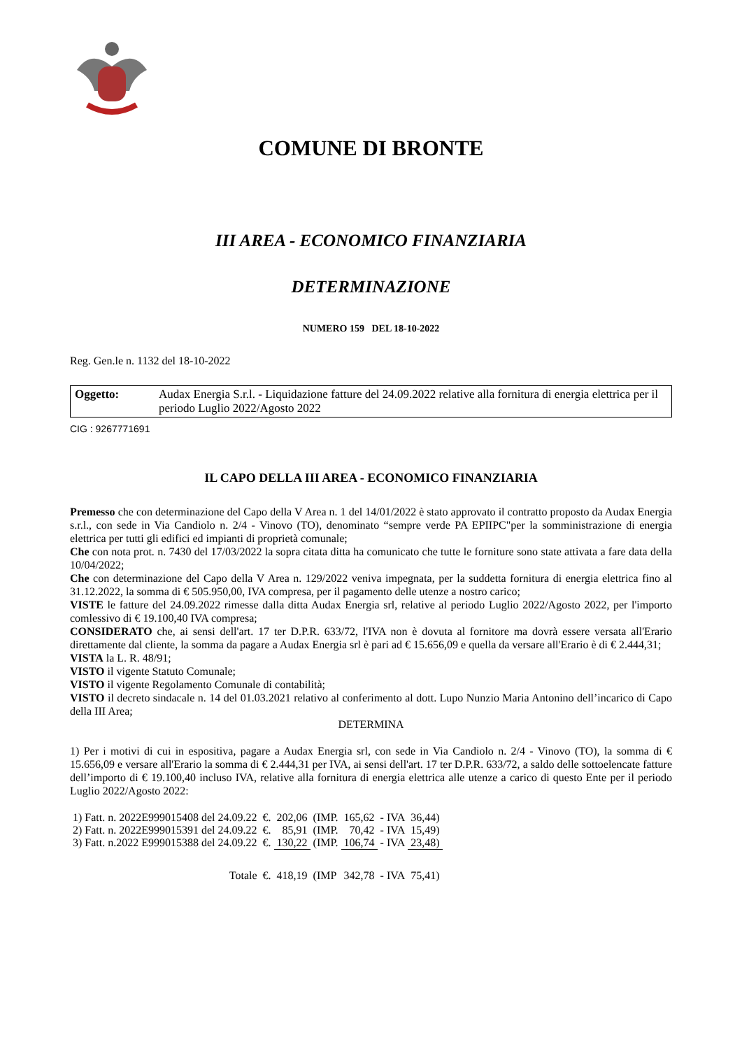COMUNE DI BRONTE
III AREA - ECONOMICO FINANZIARIA
DETERMINAZIONE
NUMERO 159 DEL 18-10-2022
Reg. Gen.le n. 1132 del 18-10-2022
Oggetto: Audax Energia S.r.l. - Liquidazione fatture del 24.09.2022 relative alla fornitura di energia elettrica per il periodo Luglio 2022/Agosto 2022
CIG : 9267771691
IL CAPO DELLA III AREA - ECONOMICO FINANZIARIA
Premesso che con determinazione del Capo della V Area n. 1 del 14/01/2022 è stato approvato il contratto proposto da Audax Energia s.r.l., con sede in Via Candiolo n. 2/4 - Vinovo (TO), denominato “sempre verde PA EPIIPC"per la somministrazione di energia elettrica per tutti gli edifici ed impianti di proprietà comunale;
Che con nota prot. n. 7430 del 17/03/2022 la sopra citata ditta ha comunicato che tutte le forniture sono state attivata a fare data della 10/04/2022;
Che con determinazione del Capo della V Area n. 129/2022 veniva impegnata, per la suddetta fornitura di energia elettrica fino al 31.12.2022, la somma di € 505.950,00, IVA compresa, per il pagamento delle utenze a nostro carico;
VISTE le fatture del 24.09.2022 rimesse dalla ditta Audax Energia srl, relative al periodo Luglio 2022/Agosto 2022, per l'importo comlessivo di € 19.100,40 IVA compresa;
CONSIDERATO che, ai sensi dell'art. 17 ter D.P.R. 633/72, l'IVA non è dovuta al fornitore ma dovrà essere versata all'Erario direttamente dal cliente, la somma da pagare a Audax Energia srl è pari ad € 15.656,09 e quella da versare all'Erario è di € 2.444,31;
VISTA la L. R. 48/91;
VISTO il vigente Statuto Comunale;
VISTO il vigente Regolamento Comunale di contabilità;
VISTO il decreto sindacale n. 14 del 01.03.2021 relativo al conferimento al dott. Lupo Nunzio Maria Antonino dell’incarico di Capo della III Area;
DETERMINA
1) Per i motivi di cui in espositiva, pagare a Audax Energia srl, con sede in Via Candiolo n. 2/4 - Vinovo (TO), la somma di € 15.656,09 e versare all'Erario la somma di € 2.444,31 per IVA, ai sensi dell'art. 17 ter D.P.R. 633/72, a saldo delle sottoelencate fatture dell’importo di € 19.100,40 incluso IVA, relative alla fornitura di energia elettrica alle utenze a carico di questo Ente per il periodo Luglio 2022/Agosto 2022:
| 1) Fatt. n. 2022E999015408 del 24.09.22 | €. | 202,06 | (IMP. | 165,62 | - IVA | 36,44) |
| 2) Fatt. n. 2022E999015391 del 24.09.22 | €. | 85,91 | (IMP. | 70,42 | - IVA | 15,49) |
| 3) Fatt. n.2022 E999015388 del 24.09.22 | €. | 130,22 | (IMP. | 106,74 | - IVA | 23,48) |
| Totale | €. | 418,19 | (IMP | 342,78 | - IVA | 75,41) |